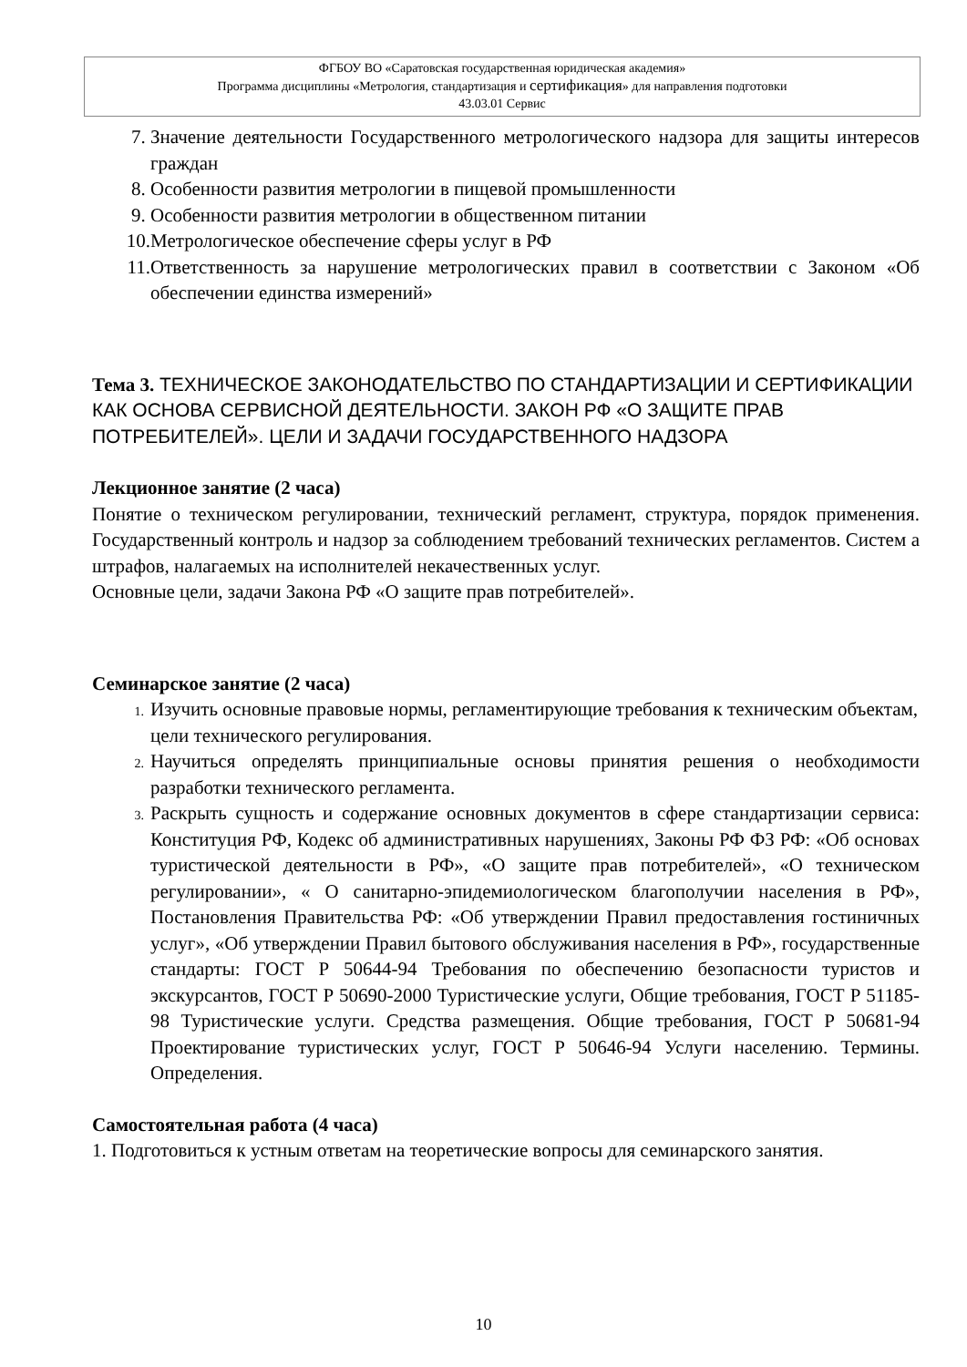ФГБОУ ВО «Саратовская государственная юридическая академия»
Программа дисциплины «Метрология, стандартизация и сертификация» для направления подготовки
43.03.01 Сервис
7. Значение деятельности Государственного метрологического надзора для защиты интересов граждан
8. Особенности развития метрологии в пищевой промышленности
9. Особенности развития метрологии в общественном питании
10. Метрологическое обеспечение сферы услуг в РФ
11. Ответственность за нарушение метрологических правил в соответствии с Законом «Об обеспечении единства измерений»
Тема 3. ТЕХНИЧЕСКОЕ ЗАКОНОДАТЕЛЬСТВО ПО СТАНДАРТИЗАЦИИ И СЕРТИФИКАЦИИ КАК ОСНОВА СЕРВИСНОЙ ДЕЯТЕЛЬНОСТИ. ЗАКОН РФ «О ЗАЩИТЕ ПРАВ ПОТРЕБИТЕЛЕЙ». ЦЕЛИ И ЗАДАЧИ ГОСУДАРСТВЕННОГО НАДЗОРА
Лекционное занятие (2 часа)
Понятие о техническом регулировании, технический регламент, структура, порядок применения. Государственный контроль и надзор за соблюдением требований технических регламентов. Систем а штрафов, налагаемых на исполнителей некачественных услуг.
Основные цели, задачи Закона РФ «О защите прав потребителей».
Семинарское занятие (2 часа)
1. Изучить основные правовые нормы, регламентирующие требования к техническим объектам, цели технического регулирования.
2. Научиться определять принципиальные основы принятия решения о необходимости разработки технического регламента.
3. Раскрыть сущность и содержание основных документов в сфере стандартизации сервиса: Конституция РФ, Кодекс об административных нарушениях, Законы РФ ФЗ РФ: «Об основах туристической деятельности в РФ», «О защите прав потребителей», «О техническом регулировании», « О санитарно-эпидемиологическом благополучии населения в РФ», Постановления Правительства РФ: «Об утверждении Правил предоставления гостиничных услуг», «Об утверждении Правил бытового обслуживания населения в РФ», государственные стандарты: ГОСТ Р 50644-94 Требования по обеспечению безопасности туристов и экскурсантов, ГОСТ Р 50690-2000 Туристические услуги, Общие требования, ГОСТ Р 51185-98 Туристические услуги. Средства размещения. Общие требования, ГОСТ Р 50681-94 Проектирование туристических услуг, ГОСТ Р 50646-94 Услуги населению. Термины. Определения.
Самостоятельная работа (4 часа)
1. Подготовиться к устным ответам на теоретические вопросы для семинарского занятия.
10